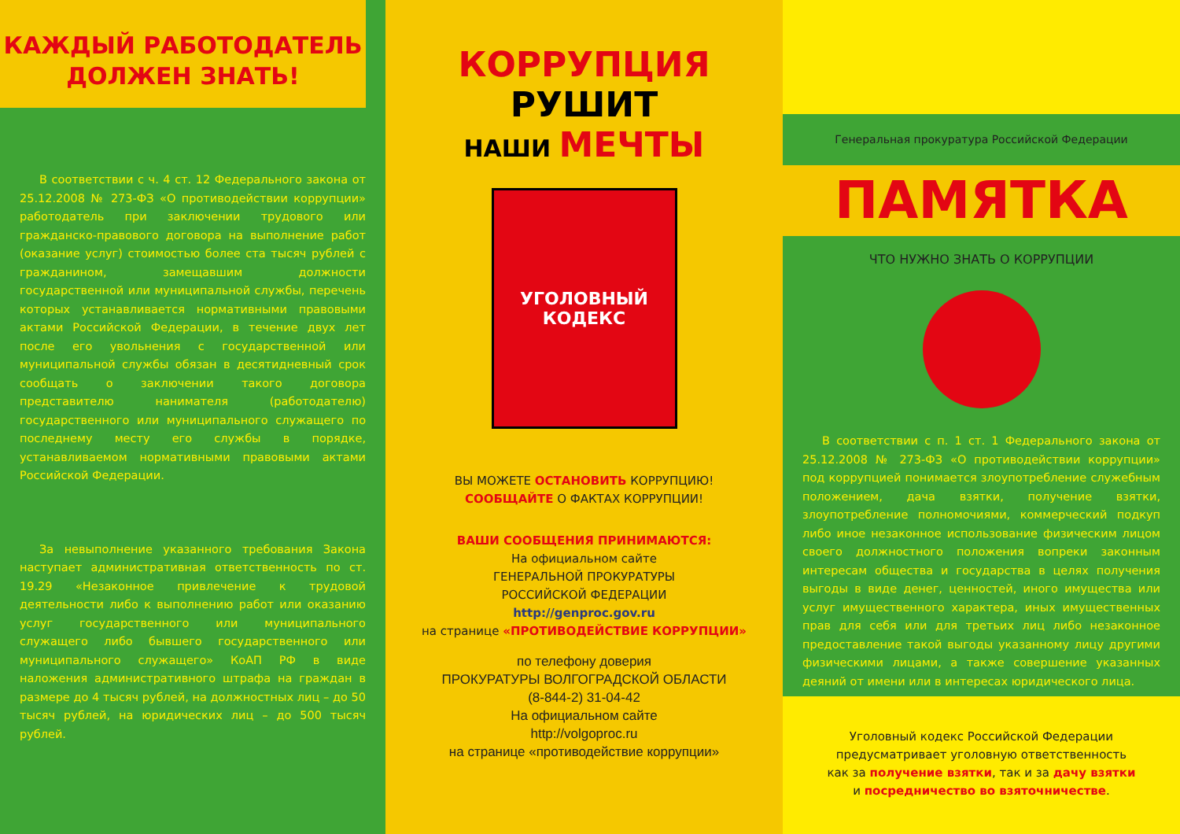КАЖДЫЙ РАБОТОДАТЕЛЬ
ДОЛЖЕН ЗНАТЬ!
В соответствии с ч. 4 ст. 12 Федерального закона от 25.12.2008 № 273-ФЗ «О противодействии коррупции» работодатель при заключении трудового или гражданско-правового договора на выполнение работ (оказание услуг) стоимостью более ста тысяч рублей с гражданином, замещавшим должности государственной или муниципальной службы, перечень которых устанавливается нормативными правовыми актами Российской Федерации, в течение двух лет после его увольнения с государственной или муниципальной службы обязан в десятидневный срок сообщать о заключении такого договора представителю нанимателя (работодателю) государственного или муниципального служащего по последнему месту его службы в порядке, устанавливаемом нормативными правовыми актами Российской Федерации.
За невыполнение указанного требования Закона наступает административная ответственность по ст. 19.29 «Незаконное привлечение к трудовой деятельности либо к выполнению работ или оказанию услуг государственного или муниципального служащего либо бывшего государственного или муниципального служащего» КоАП РФ в виде наложения административного штрафа на граждан в размере до 4 тысяч рублей, на должностных лиц – до 50 тысяч рублей, на юридических лиц – до 500 тысяч рублей.
КОРРУПЦИЯ РУШИТ
НАШИ МЕЧТЫ
УГОЛОВНЫЙ
КОДЕКС
ВЫ МОЖЕТЕ ОСТАНОВИТЬ КОРРУПЦИЮ!
СООБЩАЙТЕ О ФАКТАХ КОРРУПЦИИ!
ВАШИ СООБЩЕНИЯ ПРИНИМАЮТСЯ:
На официальном сайте
ГЕНЕРАЛЬНОЙ ПРОКУРАТУРЫ
РОССИЙСКОЙ ФЕДЕРАЦИИ
http://genproc.gov.ru
на странице «ПРОТИВОДЕЙСТВИЕ КОРРУПЦИИ»
по телефону доверия
ПРОКУРАТУРЫ ВОЛГОГРАДСКОЙ ОБЛАСТИ
(8-844-2) 31-04-42
На официальном сайте
http://volgoproc.ru
на странице «противодействие коррупции»
Генеральная прокуратура Российской Федерации
ПАМЯТКА
ЧТО НУЖНО ЗНАТЬ О КОРРУПЦИИ
В соответствии с п. 1 ст. 1 Федерального закона от 25.12.2008 № 273-ФЗ «О противодействии коррупции» под коррупцией понимается злоупотребление служебным положением, дача взятки, получение взятки, злоупотребление полномочиями, коммерческий подкуп либо иное незаконное использование физическим лицом своего должностного положения вопреки законным интересам общества и государства в целях получения выгоды в виде денег, ценностей, иного имущества или услуг имущественного характера, иных имущественных прав для себя или для третьих лиц либо незаконное предоставление такой выгоды указанному лицу другими физическими лицами, а также совершение указанных деяний от имени или в интересах юридического лица.
Уголовный кодекс Российской Федерации
предусматривает уголовную ответственность
как за получение взятки, так и за дачу взятки
и посредничество во взяточничестве.